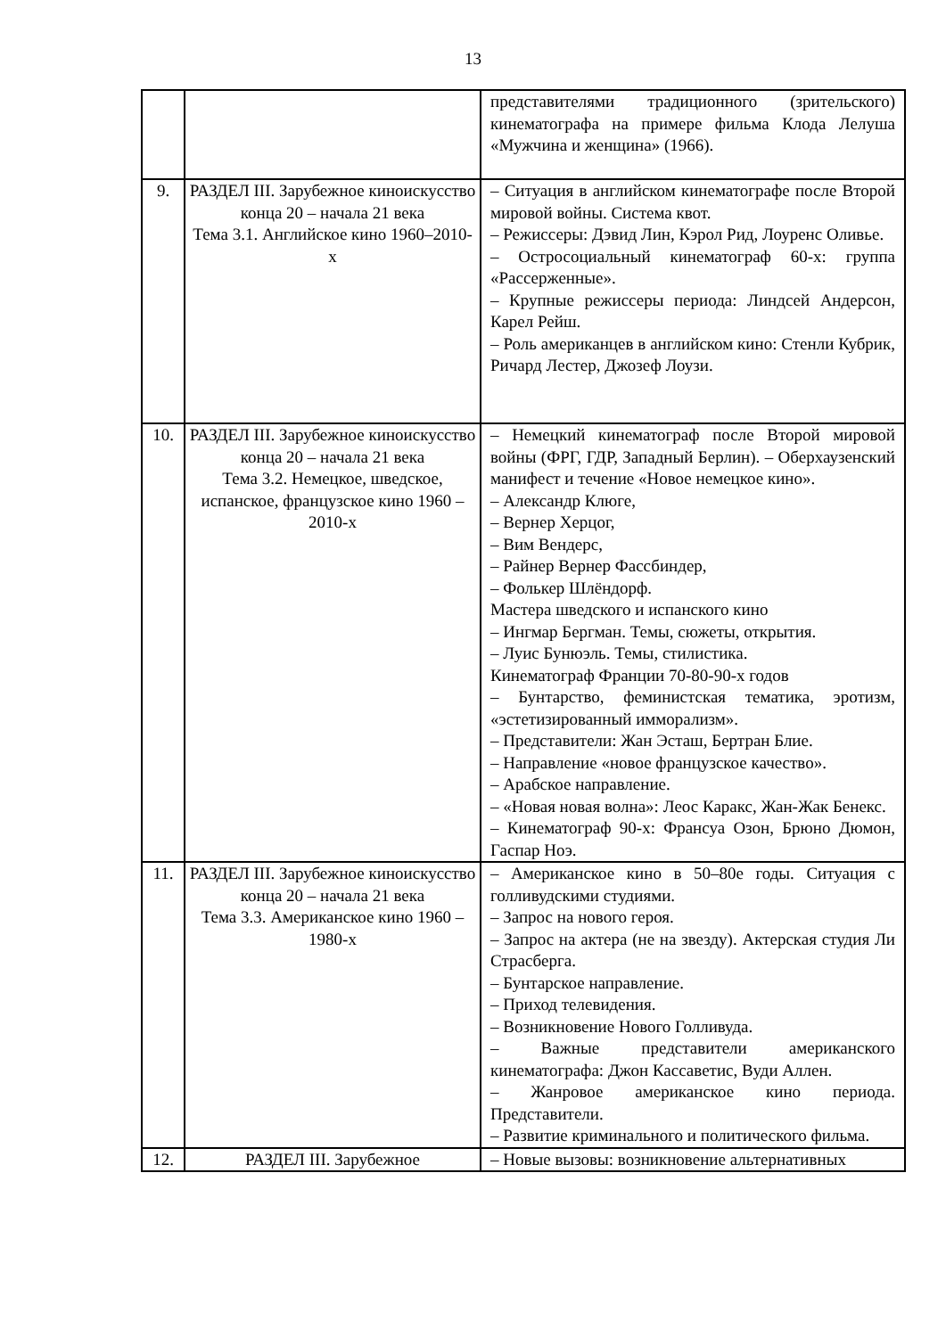13
| | | представителями традиционного (зрительского) кинематографа на примере фильма Клода Лелуша «Мужчина и женщина» (1966). |
| 9. | РАЗДЕЛ III. Зарубежное киноискусство конца 20 – начала 21 века Тема 3.1. Английское кино 1960–2010-х | – Ситуация в английском кинематографе после Второй мировой войны. Система квот. – Режиссеры: Дэвид Лин, Кэрол Рид, Лоуренс Оливье. – Остросоциальный кинематограф 60-х: группа «Рассерженные». – Крупные режиссеры периода: Линдсей Андерсон, Карел Рейш. – Роль американцев в английском кино: Стенли Кубрик, Ричард Лестер, Джозеф Лоузи. |
| 10. | РАЗДЕЛ III. Зарубежное киноискусство конца 20 – начала 21 века Тема 3.2. Немецкое, шведское, испанское, французское кино 1960 – 2010-х | – Немецкий кинематограф после Второй мировой войны (ФРГ, ГДР, Западный Берлин). – Оберхаузенский манифест и течение «Новое немецкое кино». – Александр Клюге, – Вернер Херцог, – Вим Вендерс, – Райнер Вернер Фассбиндер, – Фолькер Шлёндорф. Мастера шведского и испанского кино – Ингмар Бергман. Темы, сюжеты, открытия. – Луис Бунюэль. Темы, стилистика. Кинематограф Франции 70-80-90-х годов – Бунтарство, феминистская тематика, эротизм, «эстетизированный имморализм». – Представители: Жан Эсташ, Бертран Блие. – Направление «новое французское качество». – Арабское направление. – «Новая новая волна»: Леос Каракс, Жан-Жак Бенекс. – Кинематограф 90-х: Франсуа Озон, Брюно Дюмон, Гаспар Ноэ. |
| 11. | РАЗДЕЛ III. Зарубежное киноискусство конца 20 – начала 21 века Тема 3.3. Американское кино 1960 – 1980-х | – Американское кино в 50–80е годы. Ситуация с голливудскими студиями. – Запрос на нового героя. – Запрос на актера (не на звезду). Актерская студия Ли Страсберга. – Бунтарское направление. – Приход телевидения. – Возникновение Нового Голливуда. – Важные представители американского кинематографа: Джон Кассаветис, Вуди Аллен. – Жанровое американское кино периода. Представители. – Развитие криминального и политического фильма. |
| 12. | РАЗДЕЛ III. Зарубежное | – Новые вызовы: возникновение альтернативных |